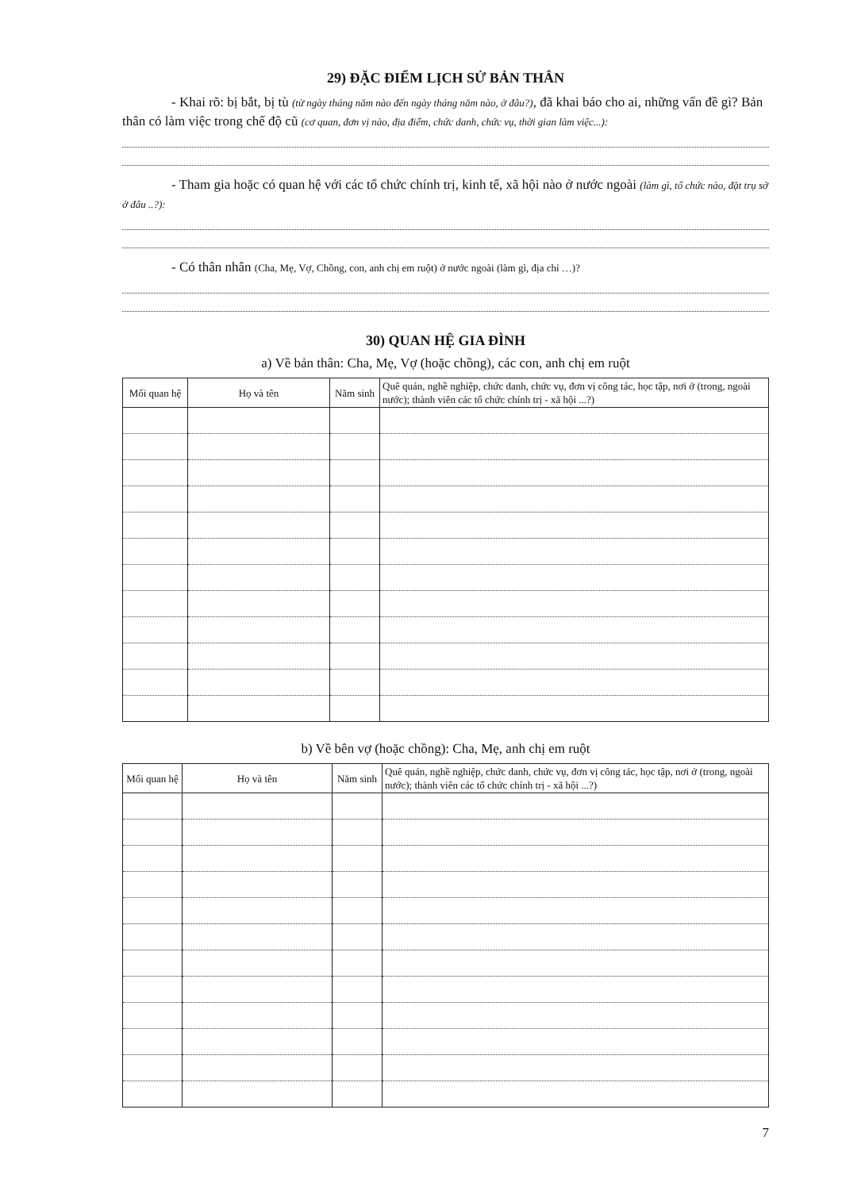29) ĐẶC ĐIỂM LỊCH SỬ BẢN THÂN
- Khai rõ: bị bắt, bị tù (từ ngày tháng năm nào đến ngày tháng năm nào, ở đâu?), đã khai báo cho ai, những vấn đề gì? Bản thân có làm việc trong chế độ cũ (cơ quan, đơn vị nào, địa điểm, chức danh, chức vụ, thời gian làm việc...):
- Tham gia hoặc có quan hệ với các tổ chức chính trị, kinh tế, xã hội nào ở nước ngoài (làm gì, tổ chức nào, đặt trụ sở ở đâu ..?):
- Có thân nhân (Cha, Mẹ, Vợ, Chồng, con, anh chị em ruột) ở nước ngoài (làm gì, địa chỉ …)?
30) QUAN HỆ GIA ĐÌNH
a) Về bản thân: Cha, Mẹ, Vợ (hoặc chồng), các con, anh chị em ruột
| Mối quan hệ | Họ và tên | Năm sinh | Quê quán, nghề nghiệp, chức danh, chức vụ, đơn vị công tác, học tập, nơi ở (trong, ngoài nước); thành viên các tổ chức chính trị - xã hội ...?) |
| --- | --- | --- | --- |
b) Về bên vợ (hoặc chồng): Cha, Mẹ, anh chị em ruột
| Mối quan hệ | Họ và tên | Năm sinh | Quê quán, nghề nghiệp, chức danh, chức vụ, đơn vị công tác, học tập, nơi ở (trong, ngoài nước); thành viên các tổ chức chính trị - xã hội ...?) |
| --- | --- | --- | --- |
7